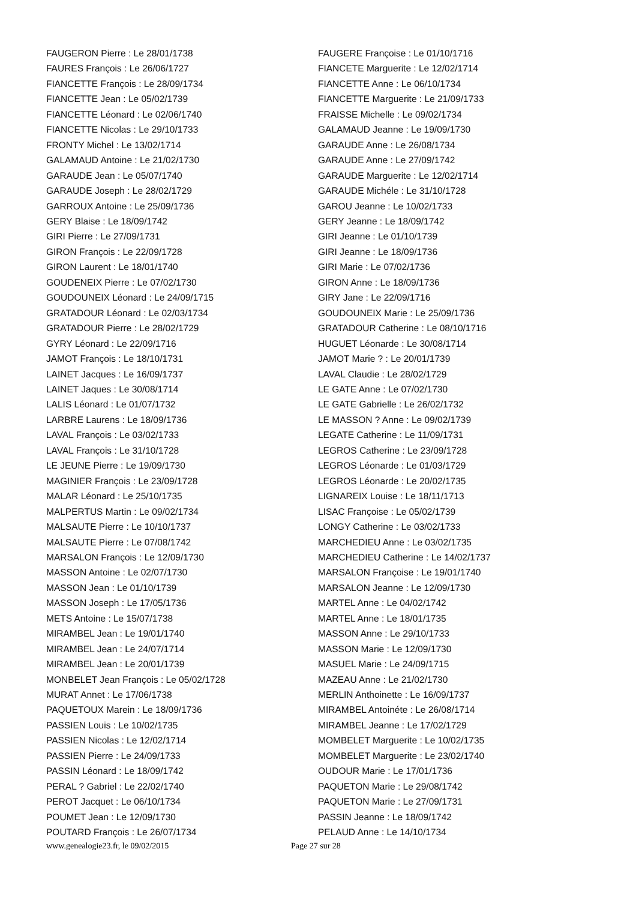FAUGERON Pierre : Le 28/01/1738
FAURES François : Le 26/06/1727
FIANCETTE François : Le 28/09/1734
FIANCETTE Jean : Le 05/02/1739
FIANCETTE Léonard : Le 02/06/1740
FIANCETTE Nicolas : Le 29/10/1733
FRONTY Michel : Le 13/02/1714
GALAMAUD Antoine : Le 21/02/1730
GARAUDE Jean : Le 05/07/1740
GARAUDE Joseph : Le 28/02/1729
GARROUX Antoine : Le 25/09/1736
GERY Blaise : Le 18/09/1742
GIRI Pierre : Le 27/09/1731
GIRON François : Le 22/09/1728
GIRON Laurent : Le 18/01/1740
GOUDENEIX Pierre : Le 07/02/1730
GOUDOUNEIX Léonard : Le 24/09/1715
GRATADOUR Léonard : Le 02/03/1734
GRATADOUR Pierre : Le 28/02/1729
GYRY Léonard : Le 22/09/1716
JAMOT François : Le 18/10/1731
LAINET Jacques : Le 16/09/1737
LAINET Jaques : Le 30/08/1714
LALIS Léonard : Le 01/07/1732
LARBRE Laurens : Le 18/09/1736
LAVAL François : Le 03/02/1733
LAVAL François : Le 31/10/1728
LE JEUNE Pierre : Le 19/09/1730
MAGINIER François : Le 23/09/1728
MALAR Léonard : Le 25/10/1735
MALPERTUS Martin : Le 09/02/1734
MALSAUTE Pierre : Le 10/10/1737
MALSAUTE Pierre : Le 07/08/1742
MARSALON François : Le 12/09/1730
MASSON Antoine : Le 02/07/1730
MASSON Jean : Le 01/10/1739
MASSON Joseph : Le 17/05/1736
METS Antoine : Le 15/07/1738
MIRAMBEL Jean : Le 19/01/1740
MIRAMBEL Jean : Le 24/07/1714
MIRAMBEL Jean : Le 20/01/1739
MONBELET Jean François : Le 05/02/1728
MURAT Annet : Le 17/06/1738
PAQUETOUX Marein : Le 18/09/1736
PASSIEN Louis : Le 10/02/1735
PASSIEN Nicolas : Le 12/02/1714
PASSIEN Pierre : Le 24/09/1733
PASSIN Léonard : Le 18/09/1742
PERAL ? Gabriel : Le 22/02/1740
PEROT Jacquet : Le 06/10/1734
POUMET Jean : Le 12/09/1730
POUTARD François : Le 26/07/1734
FAUGERE Françoise : Le 01/10/1716
FIANCETE Marguerite : Le 12/02/1714
FIANCETTE Anne : Le 06/10/1734
FIANCETTE Marguerite : Le 21/09/1733
FRAISSE Michelle : Le 09/02/1734
GALAMAUD Jeanne : Le 19/09/1730
GARAUDE Anne : Le 26/08/1734
GARAUDE Anne : Le 27/09/1742
GARAUDE Marguerite : Le 12/02/1714
GARAUDE Michéle : Le 31/10/1728
GAROU Jeanne : Le 10/02/1733
GERY Jeanne : Le 18/09/1742
GIRI Jeanne : Le 01/10/1739
GIRI Jeanne : Le 18/09/1736
GIRI Marie : Le 07/02/1736
GIRON Anne : Le 18/09/1736
GIRY Jane : Le 22/09/1716
GOUDOUNEIX Marie : Le 25/09/1736
GRATADOUR Catherine : Le 08/10/1716
HUGUET Léonarde : Le 30/08/1714
JAMOT Marie ? : Le 20/01/1739
LAVAL Claudie : Le 28/02/1729
LE GATE Anne : Le 07/02/1730
LE GATE Gabrielle : Le 26/02/1732
LE MASSON ? Anne : Le 09/02/1739
LEGATE Catherine : Le 11/09/1731
LEGROS Catherine : Le 23/09/1728
LEGROS Léonarde : Le 01/03/1729
LEGROS Léonarde : Le 20/02/1735
LIGNAREIX Louise : Le 18/11/1713
LISAC Françoise : Le 05/02/1739
LONGY Catherine : Le 03/02/1733
MARCHEDIEU Anne : Le 03/02/1735
MARCHEDIEU Catherine : Le 14/02/1737
MARSALON Françoise : Le 19/01/1740
MARSALON Jeanne : Le 12/09/1730
MARTEL Anne : Le 04/02/1742
MARTEL Anne : Le 18/01/1735
MASSON Anne : Le 29/10/1733
MASSON Marie : Le 12/09/1730
MASUEL Marie : Le 24/09/1715
MAZEAU Anne : Le 21/02/1730
MERLIN Anthoinette : Le 16/09/1737
MIRAMBEL Antoinéte : Le 26/08/1714
MIRAMBEL Jeanne : Le 17/02/1729
MOMBELET Marguerite : Le 10/02/1735
MOMBELET Marguerite : Le 23/02/1740
OUDOUR Marie : Le 17/01/1736
PAQUETON Marie : Le 29/08/1742
PAQUETON Marie : Le 27/09/1731
PASSIN Jeanne : Le 18/09/1742
PELAUD Anne : Le 14/10/1734
www.genealogie23.fr, le 09/02/2015 Page 27 sur 28